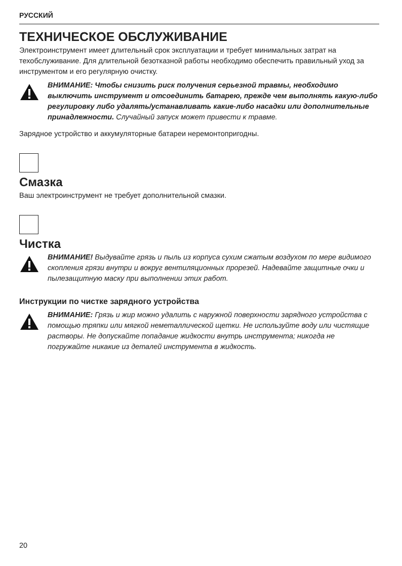РУССКИЙ
ТЕХНИЧЕСКОЕ ОБСЛУЖИВАНИЕ
Электроинструмент имеет длительный срок эксплуатации и требует минимальных затрат на техобслуживание. Для длительной безотказной работы необходимо обеспечить правильный уход за инструментом и его регулярную очистку.
ВНИМАНИЕ: Чтобы снизить риск получения серьезной травмы, необходимо выключить инструмент и отсоединить батарею, прежде чем выполнять какую-либо регулировку либо удалять/устанавливать какие-либо насадки или дополнительные принадлежности. Случайный запуск может привести к травме.
Зарядное устройство и аккумуляторные батареи неремонтопригодны.
Смазка
Ваш электроинструмент не требует дополнительной смазки.
Чистка
ВНИМАНИЕ! Выдувайте грязь и пыль из корпуса сухим сжатым воздухом по мере видимого скопления грязи внутри и вокруг вентиляционных прорезей. Надевайте защитные очки и пылезащитную маску при выполнении этих работ.
Инструкции по чистке зарядного устройства
ВНИМАНИЕ: Грязь и жир можно удалить с наружной поверхности зарядного устройства с помощью тряпки или мягкой неметаллической щетки. Не используйте воду или чистящие растворы. Не допускайте попадание жидкости внутрь инструмента; никогда не погружайте никакие из деталей инструмента в жидкость.
20